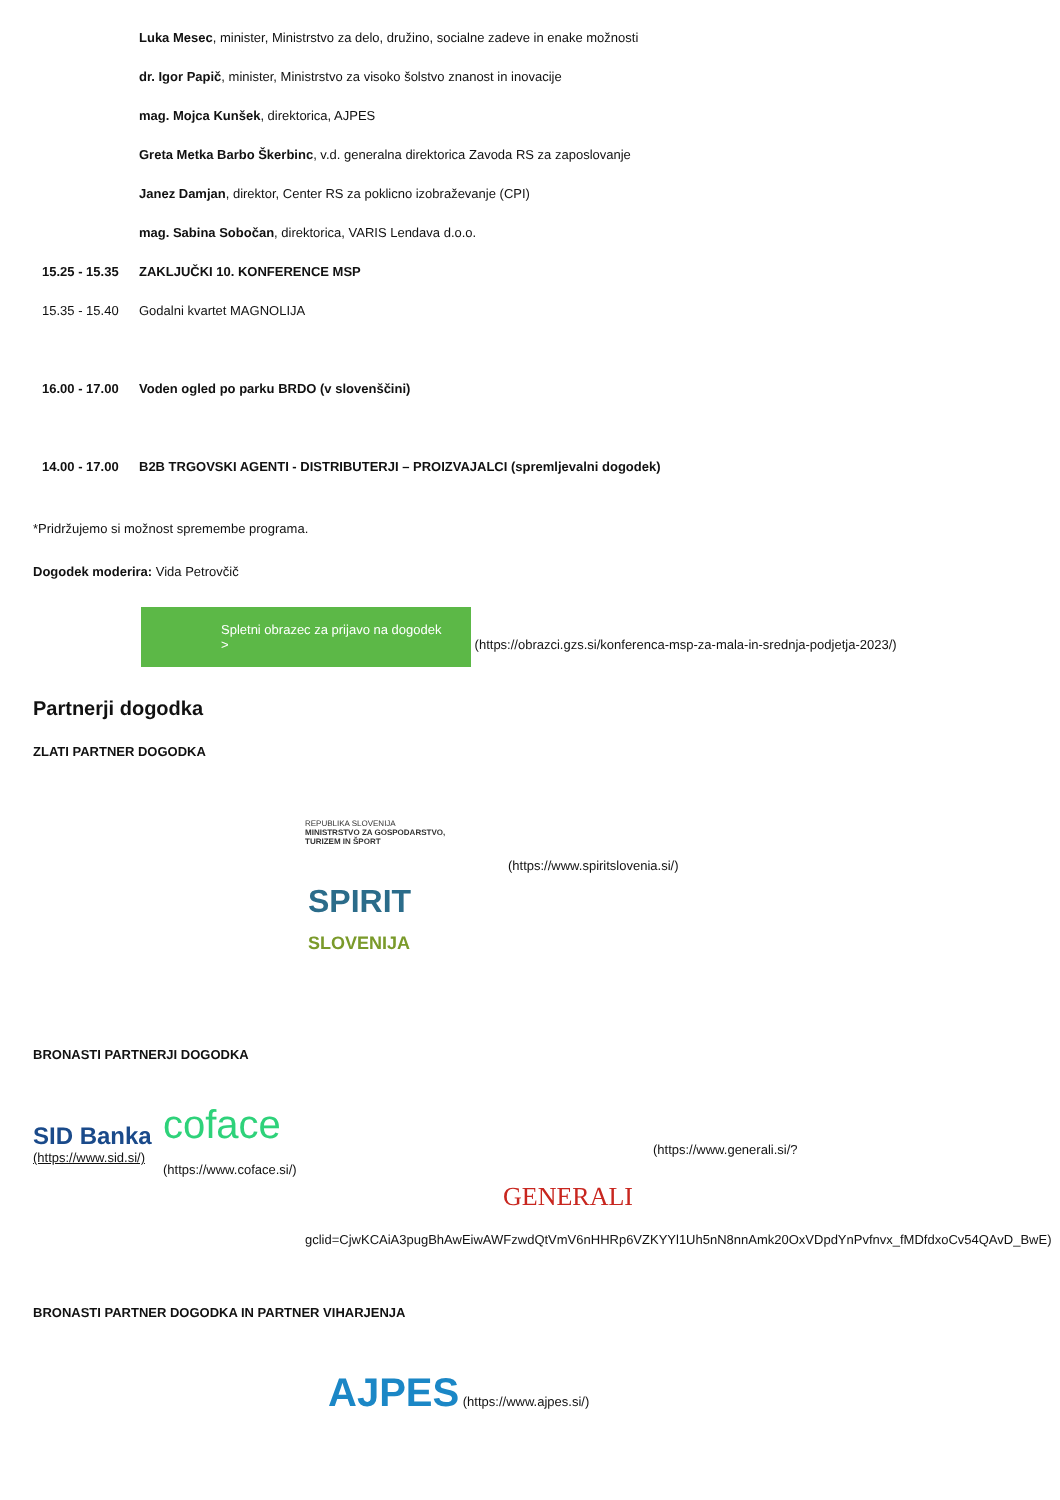Luka Mesec, minister, Ministrstvo za delo, družino, socialne zadeve in enake možnosti
dr. Igor Papič, minister, Ministrstvo za visoko šolstvo znanost in inovacije
mag. Mojca Kunšek, direktorica, AJPES
Greta Metka Barbo Škerbinc, v.d. generalna direktorica Zavoda RS za zaposlovanje
Janez Damjan, direktor, Center RS za poklicno izobraževanje (CPI)
mag. Sabina Sobočan, direktorica, VARIS Lendava d.o.o.
15.25 - 15.35 ZAKLJUČKI 10. KONFERENCE MSP
15.35 - 15.40 Godalni kvartet MAGNOLIJA
16.00 - 17.00 Voden ogled po parku BRDO (v slovenščini)
14.00 - 17.00 B2B TRGOVSKI AGENTI - DISTRIBUTERJI – PROIZVAJALCI (spremljevalni dogodek)
*Pridržujemo si možnost spremembe programa.
Dogodek moderira: Vida Petrovčič
Spletni obrazec za prijavo na dogodek > (https://obrazci.gzs.si/konferenca-msp-za-mala-in-srednja-podjetja-2023/)
Partnerji dogodka
ZLATI PARTNER DOGODKA
REPUBLIKA SLOVENIJA
MINISTRSTVO ZA GOSPODARSTVO,
TURIZEM IN ŠPORT
(https://www.spiritslovenia.si/)
SPIRIT
SLOVENIJA
BRONASTI PARTNERJI DOGODKA
SID Banka
(https://www.sid.si/)
coface
(https://www.coface.si/)
GENERALI
(https://www.generali.si/?
gclid=CjwKCAiA3pugBhAwEiwAWFzwdQtVmV6nHHRp6VZKYYl1Uh5nN8nnAmk20OxVDpdYnPvfnvx_fMDfdxoCv54QAvD_BwE)
BRONASTI PARTNER DOGODKA IN PARTNER VIHARJENJA
AJPES (https://www.ajpes.si/)